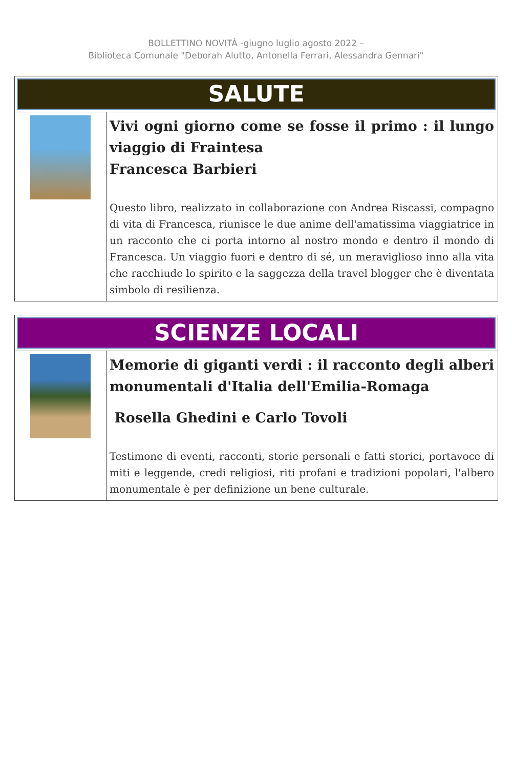BOLLETTINO NOVITÀ -giugno luglio agosto 2022 –
Biblioteca Comunale "Deborah Alutto, Antonella Ferrari, Alessandra Gennari"
| SALUTE | |
| --- | --- |
| | Vivi ogni giorno come se fosse il primo : il lungo viaggio di Fraintesa Francesca Barbieri Questo libro, realizzato in collaborazione con Andrea Riscassi, compagno di vita di Francesca, riunisce le due anime dell'amatissima viaggiatrice in un racconto che ci porta intorno al nostro mondo e dentro il mondo di Francesca. Un viaggio fuori e dentro di sé, un meraviglioso inno alla vita che racchiude lo spirito e la saggezza della travel blogger che è diventata simbolo di resilienza. |
| SCIENZE LOCALI | |
| --- | --- |
| | Memorie di giganti verdi : il racconto degli alberi monumentali d'Italia dell'Emilia-Romaga Rosella Ghedini e Carlo Tovoli Testimone di eventi, racconti, storie personali e fatti storici, portavoce di miti e leggende, credi religiosi, riti profani e tradizioni popolari, l'albero monumentale è per definizione un bene culturale. |